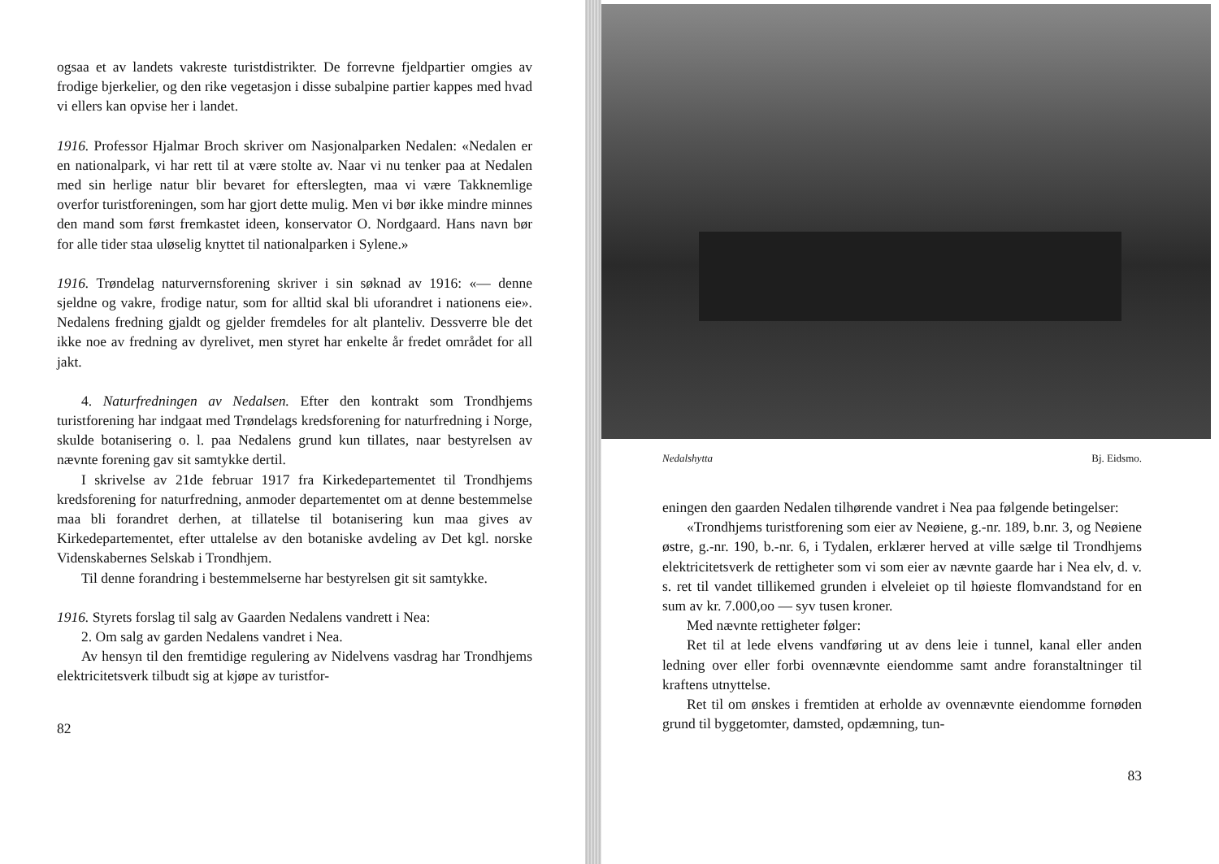ogsaa et av landets vakreste turistdistrikter. De forrevne fjeldpartier omgies av frodige bjerkelier, og den rike vegetasjon i disse subalpine partier kappes med hvad vi ellers kan opvise her i landet.
1916. Professor Hjalmar Broch skriver om Nasjonalparken Nedalen: «Nedalen er en nationalpark, vi har rett til at være stolte av. Naar vi nu tenker paa at Nedalen med sin herlige natur blir bevaret for efterslegten, maa vi være Takknemlige overfor turistforeningen, som har gjort dette mulig. Men vi bør ikke mindre minnes den mand som først fremkastet ideen, konservator O. Nordgaard. Hans navn bør for alle tider staa uløselig knyttet til nationalparken i Sylene.»
1916. Trøndelag naturvernsforening skriver i sin søknad av 1916: «— denne sjeldne og vakre, frodige natur, som for alltid skal bli uforandret i nationens eie». Nedalens fredning gjaldt og gjelder fremdeles for alt planteliv. Dessverre ble det ikke noe av fredning av dyrelivet, men styret har enkelte år fredet området for all jakt.
4. Naturfredningen av Nedalsen. Efter den kontrakt som Trondhjems turistforening har indgaat med Trøndelags kredsforening for naturfredning i Norge, skulde botanisering o. l. paa Nedalens grund kun tillates, naar bestyrelsen av nævnte forening gav sit samtykke dertil.
I skrivelse av 21de februar 1917 fra Kirkedepartementet til Trondhjems kredsforening for naturfredning, anmoder departementet om at denne bestemmelse maa bli forandret derhen, at tillatelse til botanisering kun maa gives av Kirkedepartementet, efter uttalelse av den botaniske avdeling av Det kgl. norske Videnskabernes Selskab i Trondhjem.
Til denne forandring i bestemmelserne har bestyrelsen git sit samtykke.
1916. Styrets forslag til salg av Gaarden Nedalens vandrett i Nea:
2. Om salg av garden Nedalens vandret i Nea.
Av hensyn til den fremtidige regulering av Nidelvens vasdrag har Trondhjems elektricitetsverk tilbudt sig at kjøpe av turistfor-
82
Nedalshytta Bj. Eidsmo.
eningen den gaarden Nedalen tilhørende vandret i Nea paa følgende betingelser:
«Trondhjems turistforening som eier av Neøiene, g.-nr. 189, b.nr. 3, og Neøiene østre, g.-nr. 190, b.-nr. 6, i Tydalen, erklærer herved at ville sælge til Trondhjems elektricitetsverk de rettigheter som vi som eier av nævnte gaarde har i Nea elv, d. v. s. ret til vandet tillikemed grunden i elveleiet op til høieste flomvandstand for en sum av kr. 7.000,oo — syv tusen kroner.
Med nævnte rettigheter følger:
Ret til at lede elvens vandføring ut av dens leie i tunnel, kanal eller anden ledning over eller forbi ovennævnte eiendomme samt andre foranstaltninger til kraftens utnyttelse.
Ret til om ønskes i fremtiden at erholde av ovennævnte eiendomme fornøden grund til byggetomter, damsted, opdæmning, tun-
83